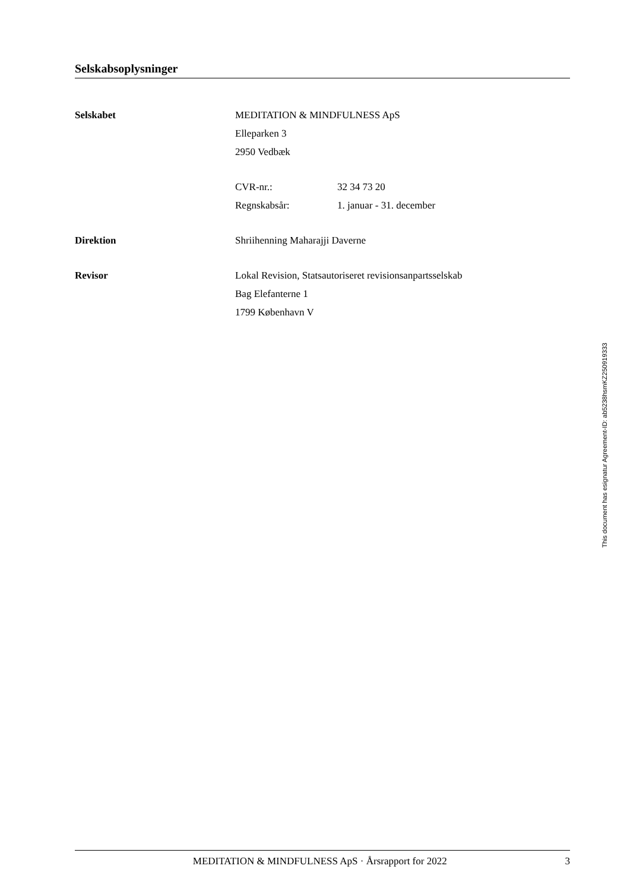Selskabsoplysninger
| Selskabet | MEDITATION & MINDFULNESS ApS | |
| | Elleparken 3 | |
| | 2950 Vedbæk | |
| | CVR-nr.: | 32 34 73 20 |
| | Regnskabsår: | 1. januar - 31. december |
| Direktion | Shriihenning Maharajji Daverne | |
| Revisor | Lokal Revision, Statsautoriseret revisionsanpartsselskab | |
| | Bag Elefanterne 1 | |
| | 1799 København V | |
MEDITATION & MINDFULNESS ApS · Årsrapport for 2022 3
This document has esignatur Agreement-ID: ab5238hsmKZ250919333